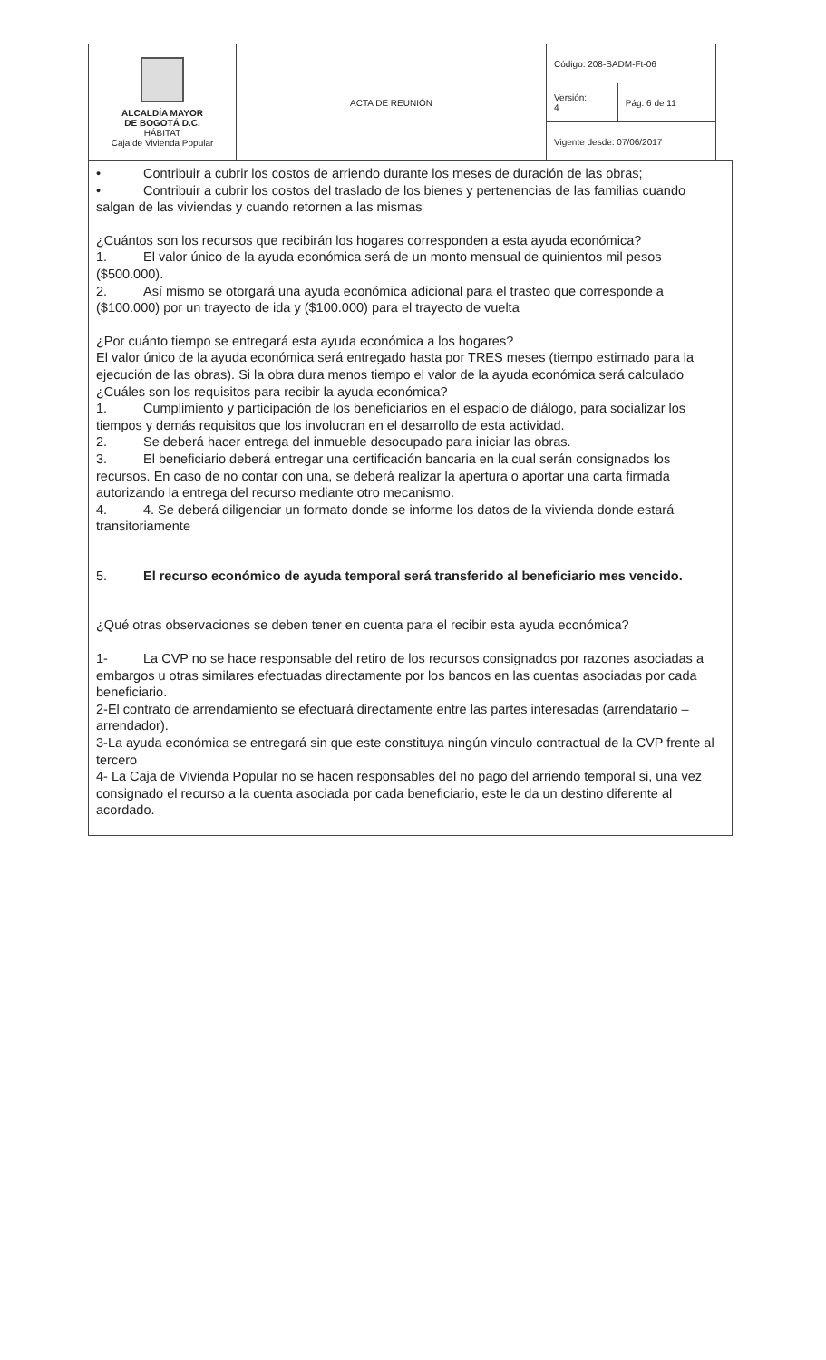| ALCALDÍA MAYOR DE BOGOTÁ D.C. HÁBITAT Caja de Vivienda Popular | ACTA DE REUNIÓN | Código: 208-SADM-Ft-06 | |
| | | Versión: 4 | Pág. 6 de 11 |
| | | Vigente desde: 07/06/2017 | |
• Contribuir a cubrir los costos de arriendo durante los meses de duración de las obras;
• Contribuir a cubrir los costos del traslado de los bienes y pertenencias de las familias cuando salgan de las viviendas y cuando retornen a las mismas
¿Cuántos son los recursos que recibirán los hogares corresponden a esta ayuda económica?
1. El valor único de la ayuda económica será de un monto mensual de quinientos mil pesos ($500.000).
2. Así mismo se otorgará una ayuda económica adicional para el trasteo que corresponde a ($100.000) por un trayecto de ida y ($100.000) para el trayecto de vuelta
¿Por cuánto tiempo se entregará esta ayuda económica a los hogares?
El valor único de la ayuda económica será entregado hasta por TRES meses (tiempo estimado para la ejecución de las obras). Si la obra dura menos tiempo el valor de la ayuda económica será calculado
¿Cuáles son los requisitos para recibir la ayuda económica?
1. Cumplimiento y participación de los beneficiarios en el espacio de diálogo, para socializar los tiempos y demás requisitos que los involucran en el desarrollo de esta actividad.
2. Se deberá hacer entrega del inmueble desocupado para iniciar las obras.
3. El beneficiario deberá entregar una certificación bancaria en la cual serán consignados los recursos. En caso de no contar con una, se deberá realizar la apertura o aportar una carta firmada autorizando la entrega del recurso mediante otro mecanismo.
4. 4. Se deberá diligenciar un formato donde se informe los datos de la vivienda donde estará transitoriamente
5. El recurso económico de ayuda temporal será transferido al beneficiario mes vencido.
¿Qué otras observaciones se deben tener en cuenta para el recibir esta ayuda económica?
1- La CVP no se hace responsable del retiro de los recursos consignados por razones asociadas a embargos u otras similares efectuadas directamente por los bancos en las cuentas asociadas por cada beneficiario.
2-El contrato de arrendamiento se efectuará directamente entre las partes interesadas (arrendatario – arrendador).
3-La ayuda económica se entregará sin que este constituya ningún vínculo contractual de la CVP frente al tercero
4- La Caja de Vivienda Popular no se hacen responsables del no pago del arriendo temporal si, una vez consignado el recurso a la cuenta asociada por cada beneficiario, este le da un destino diferente al acordado.